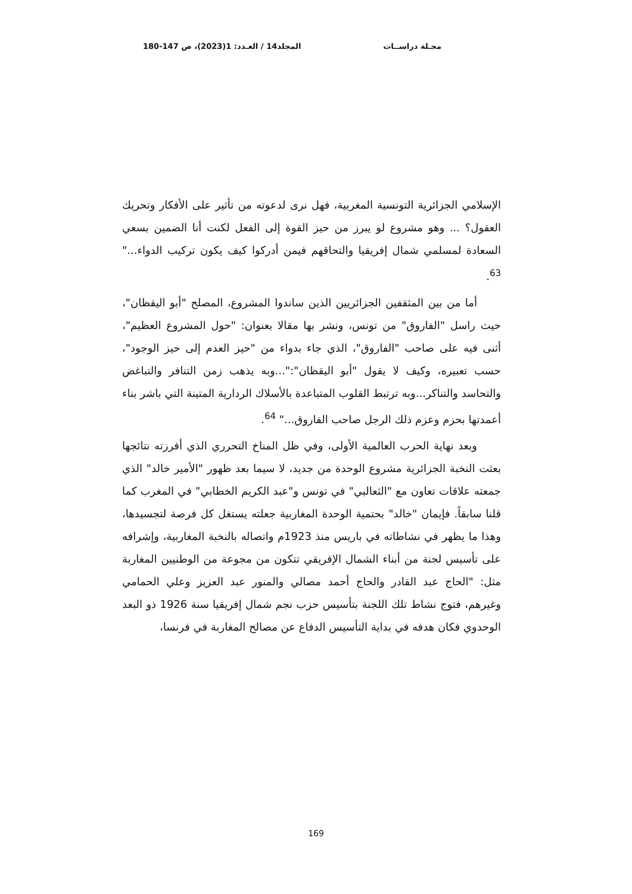مجـلة دراســات المجلد14 / العـدد: 1(2023)، ص 147-180
الإسلامي الجزائرية التونسية المغربية، فهل نرى لدعوته من تأثير على الأفكار وتحريك العقول؟ ... وهو مشروع لو يبرز من حيز القوة إلى الفعل لكنت أنا الضمين بسعي السعادة لمسلمي شمال إفريقيا والتحاقهم فيمن أدركوا كيف يكون تركيب الدواء..." <sup>63</sup>.
أما من بين المثقفين الجزائريين الذين ساندوا المشروع، المصلح "أبو اليقظان"، حيث راسل "الفاروق" من تونس، ونشر بها مقالا بعنوان: "حول المشروع العظيم"، أثنى فيه على صاحب "الفاروق"، الذي جاء بدواء من "حيز العدم إلى حيز الوجود"، حسب تعبيره، وكيف لا يقول "أبو اليقظان":"...وبه يذهب زمن التنافر والتباغض والتحاسد والتناكر...وبه ترتبط القلوب المتباعدة بالأسلاك الردارية المتينة التي باشر بناء أعمدتها بحزم وعزم ذلك الرجل صاحب الفاروق..." <sup>64</sup>.
وبعد نهاية الحرب العالمية الأولى، وفي ظل المناخ التحرري الذي أفرزته نتائجها بعثت النخبة الجزائرية مشروع الوحدة من جديد، لا سيما بعد ظهور "الأمير خالد" الذي جمعته علاقات تعاون مع "الثعالبي" في تونس و"عبد الكريم الخطابي" في المغرب كما قلنا سابقاً. فإيمان "خالد" بحتمية الوحدة المغاربية جعلته يستغل كل فرصة لتجسيدها، وهذا ما يظهر في نشاطاته في باريس منذ 1923م واتصاله بالنخبة المغاربية، وإشرافه على تأسيس لجنة من أبناء الشمال الإفريقي تتكون من مجوعة من الوطنيين المغاربة مثل: "الحاج عبد القادر والحاج أحمد مصالي والمنور عبد العزيز وعلي الحمامي وغيرهم، فتوج نشاط تلك اللجنة بتأسيس حزب نجم شمال إفريقيا سنة 1926 ذو البعد الوحدوي فكان هدفه في بداية التأسيس الدفاع عن مصالح المغاربة في فرنسا،
169